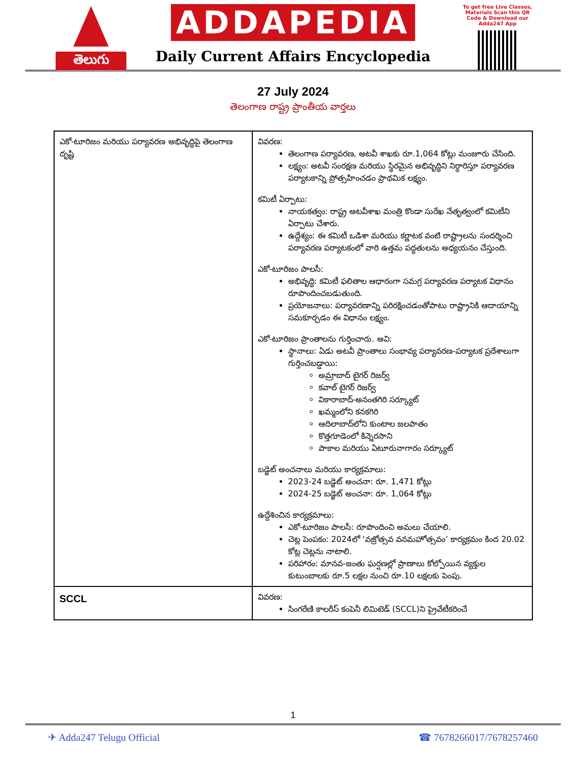తెలుగు
ADDAPEDIA
Daily Current Affairs Encyclopedia
To get free Live Classes, Materials Scan this QR Code & Download our Adda247 App
27 July 2024
తెలంగాణ రాష్ట్ర ప్రాంతీయ వార్తలు
| ఎకో-టూరిజం మరియు పర్యావరణ అభివృద్ధిపై తెలంగాణ దృష్టి | వివరణ: తెలంగాణ పర్యావరణ, అటవీ శాఖకు రూ.1,064 కోట్లు మంజూరు చేసింది. లక్ష్యం: అటవీ సంరక్షణ మరియు స్థిరమైన అభివృద్ధిని నిర్ధారిస్తూ పర్యావరణ పర్యాటకాన్ని ప్రోత్సహించడం ప్రాథమిక లక్ష్యం. కమిటీ ఏర్పాటు: నాయకత్వం: రాష్ట్ర అటవీశాఖ మంత్రి కొండా సురేఖ నేతృత్వంలో కమిటీని ఏర్పాటు చేశారు. ఉద్దేశ్యం: ఈ కమిటీ ఒడిశా మరియు కర్ణాటక వంటి రాష్ట్రాలను సందర్శించి పర్యావరణ పర్యాటకంలో వారి ఉత్తమ పద్ధతులను అధ్యయనం చేస్తుంది. ఎకో-టూరిజం పాలసీ: అభివృద్ధి: కమిటీ ఫలితాల ఆధారంగా సమగ్ర పర్యావరణ పర్యాటక విధానం రూపొందించబడుతుంది. ప్రయోజనాలు: పర్యావరణాన్ని పరిరక్షించడంతోపాటు రాష్ట్రానికి ఆదాయాన్ని సమకూర్చడం ఈ విధానం లక్ష్యం. ఎకో-టూరిజం ప్రాంతాలను గుర్తించారు. అవి: స్థానాలు: ఏడు అటవీ ప్రాంతాలు సంభావ్య పర్యావరణ-పర్యాటక ప్రదేశాలుగా గుర్తించబడ్డాయి: అమ్రాబాద్ టైగర్ రిజర్వ్ కవాల్ టైగర్ రిజర్వ్ వికారాబాద్-అనంతగిరి సర్క్యూట్ ఖమ్మంలోని కనకగిరి ఆదిలాబాద్‌లోని కుంటాల జలపాతం కొత్తగూడెంలో కిన్నెరసాని పాకాల మరియు ఏటూరునాగారం సర్క్యూట్ బడ్జెట్ అంచనాలు మరియు కార్యక్రమాలు: 2023-24 బడ్జెట్ అంచనా: రూ. 1,471 కోట్లు 2024-25 బడ్జెట్ అంచనా: రూ. 1,064 కోట్లు ఉద్దేశించిన కార్యక్రమాలు: ఎకో-టూరిజం పాలసీ: రూపొందించి అమలు చేయాలి. చెట్ల పెంపకం: 2024లో ‘వజ్రోత్సవ వనమహోత్సవం’ కార్యక్రమం కింద 20.02 కోట్ల చెట్లను నాటాలి. పరిహారం: మానవ-జంతు ఘర్షణల్లో ప్రాణాలు కోల్పోయిన వ్యక్తుల కుటుంబాలకు రూ.5 లక్షల నుంచి రూ.10 లక్షలకు పెంపు. |
| SCCL | వివరణ: సింగరేణి కాలరీస్ కంపెనీ లిమిటెడ్ (SCCL)ని ప్రైవేటీకరించే |
1
✈ Adda247 Telugu Official ☎ 7678266017/7678257460